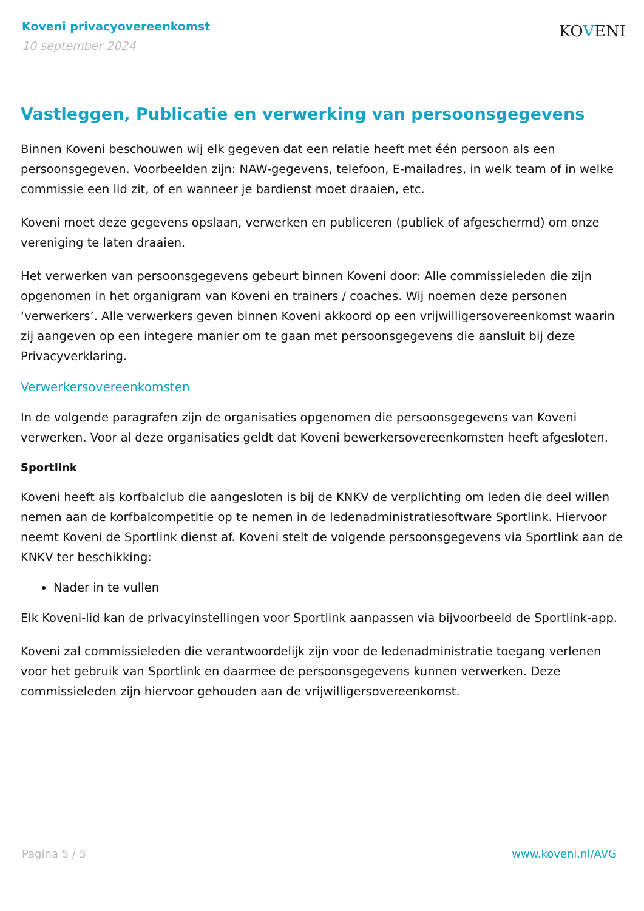Koveni privacyovereenkomst
10 september 2024
KOVENI
Vastleggen, Publicatie en verwerking van persoonsgegevens
Binnen Koveni beschouwen wij elk gegeven dat een relatie heeft met één persoon als een persoonsgegeven. Voorbeelden zijn: NAW-gegevens, telefoon, E-mailadres, in welk team of in welke commissie een lid zit, of en wanneer je bardienst moet draaien, etc.
Koveni moet deze gegevens opslaan, verwerken en publiceren (publiek of afgeschermd) om onze vereniging te laten draaien.
Het verwerken van persoonsgegevens gebeurt binnen Koveni door: Alle commissieleden die zijn opgenomen in het organigram van Koveni en trainers / coaches. Wij noemen deze personen ‘verwerkers’. Alle verwerkers geven binnen Koveni akkoord op een vrijwilligersovereenkomst waarin zij aangeven op een integere manier om te gaan met persoonsgegevens die aansluit bij deze Privacyverklaring.
Verwerkersovereenkomsten
In de volgende paragrafen zijn de organisaties opgenomen die persoonsgegevens van Koveni verwerken. Voor al deze organisaties geldt dat Koveni bewerkersovereenkomsten heeft afgesloten.
Sportlink
Koveni heeft als korfbalclub die aangesloten is bij de KNKV de verplichting om leden die deel willen nemen aan de korfbalcompetitie op te nemen in de ledenadministratiesoftware Sportlink. Hiervoor neemt Koveni de Sportlink dienst af. Koveni stelt de volgende persoonsgegevens via Sportlink aan de KNKV ter beschikking:
Nader in te vullen
Elk Koveni-lid kan de privacyinstellingen voor Sportlink aanpassen via bijvoorbeeld de Sportlink-app.
Koveni zal commissieleden die verantwoordelijk zijn voor de ledenadministratie toegang verlenen voor het gebruik van Sportlink en daarmee de persoonsgegevens kunnen verwerken. Deze commissieleden zijn hiervoor gehouden aan de vrijwilligersovereenkomst.
Pagina 5 / 5 www.koveni.nl/AVG